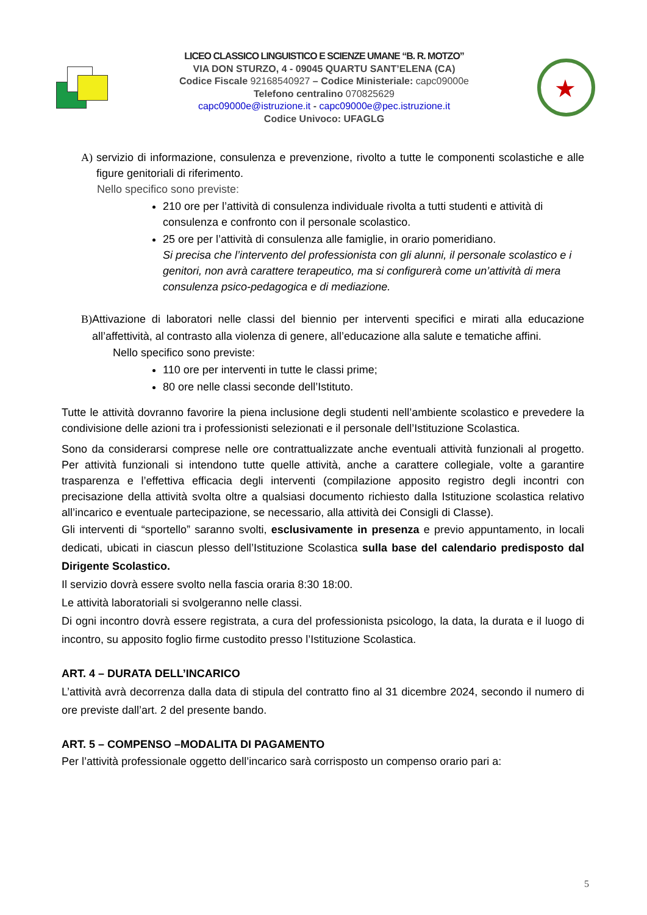LICEO CLASSICO LINGUISTICO E SCIENZE UMANE “B. R. MOTZO”
VIA DON STURZO, 4 - 09045 QUARTU SANT’ELENA (CA)
Codice Fiscale 92168540927 – Codice Ministeriale: capc09000e
Telefono centralino 070825629
capc09000e@istruzione.it - capc09000e@pec.istruzione.it
Codice Univoco: UFAGLG
★
A) servizio di informazione, consulenza e prevenzione, rivolto a tutte le componenti scolastiche e alle figure genitoriali di riferimento.
Nello specifico sono previste:
210 ore per l’attività di consulenza individuale rivolta a tutti studenti e attività di consulenza e confronto con il personale scolastico.
25 ore per l’attività di consulenza alle famiglie, in orario pomeridiano.
Si precisa che l’intervento del professionista con gli alunni, il personale scolastico e i genitori, non avrà carattere terapeutico, ma si configurerà come un’attività di mera consulenza psico-pedagogica e di mediazione.
B) Attivazione di laboratori nelle classi del biennio per interventi specifici e mirati alla educazione all’affettività, al contrasto alla violenza di genere, all’educazione alla salute e tematiche affini.
Nello specifico sono previste:
110 ore per interventi in tutte le classi prime;
80 ore nelle classi seconde dell’Istituto.
Tutte le attività dovranno favorire la piena inclusione degli studenti nell’ambiente scolastico e prevedere la condivisione delle azioni tra i professionisti selezionati e il personale dell’Istituzione Scolastica.
Sono da considerarsi comprese nelle ore contrattualizzate anche eventuali attività funzionali al progetto. Per attività funzionali si intendono tutte quelle attività, anche a carattere collegiale, volte a garantire trasparenza e l’effettiva efficacia degli interventi (compilazione apposito registro degli incontri con precisazione della attività svolta oltre a qualsiasi documento richiesto dalla Istituzione scolastica relativo all’incarico e eventuale partecipazione, se necessario, alla attività dei Consigli di Classe).
Gli interventi di “sportello” saranno svolti, esclusivamente in presenza e previo appuntamento, in locali dedicati, ubicati in ciascun plesso dell’Istituzione Scolastica sulla base del calendario predisposto dal Dirigente Scolastico.
Il servizio dovrà essere svolto nella fascia oraria 8:30 18:00.
Le attività laboratoriali si svolgeranno nelle classi.
Di ogni incontro dovrà essere registrata, a cura del professionista psicologo, la data, la durata e il luogo di incontro, su apposito foglio firme custodito presso l’Istituzione Scolastica.
ART. 4 – DURATA DELL’INCARICO
L’attività avrà decorrenza dalla data di stipula del contratto fino al 31 dicembre 2024, secondo il numero di ore previste dall’art. 2 del presente bando.
ART. 5 – COMPENSO –MODALITA DI PAGAMENTO
Per l’attività professionale oggetto dell’incarico sarà corrisposto un compenso orario pari a:
5